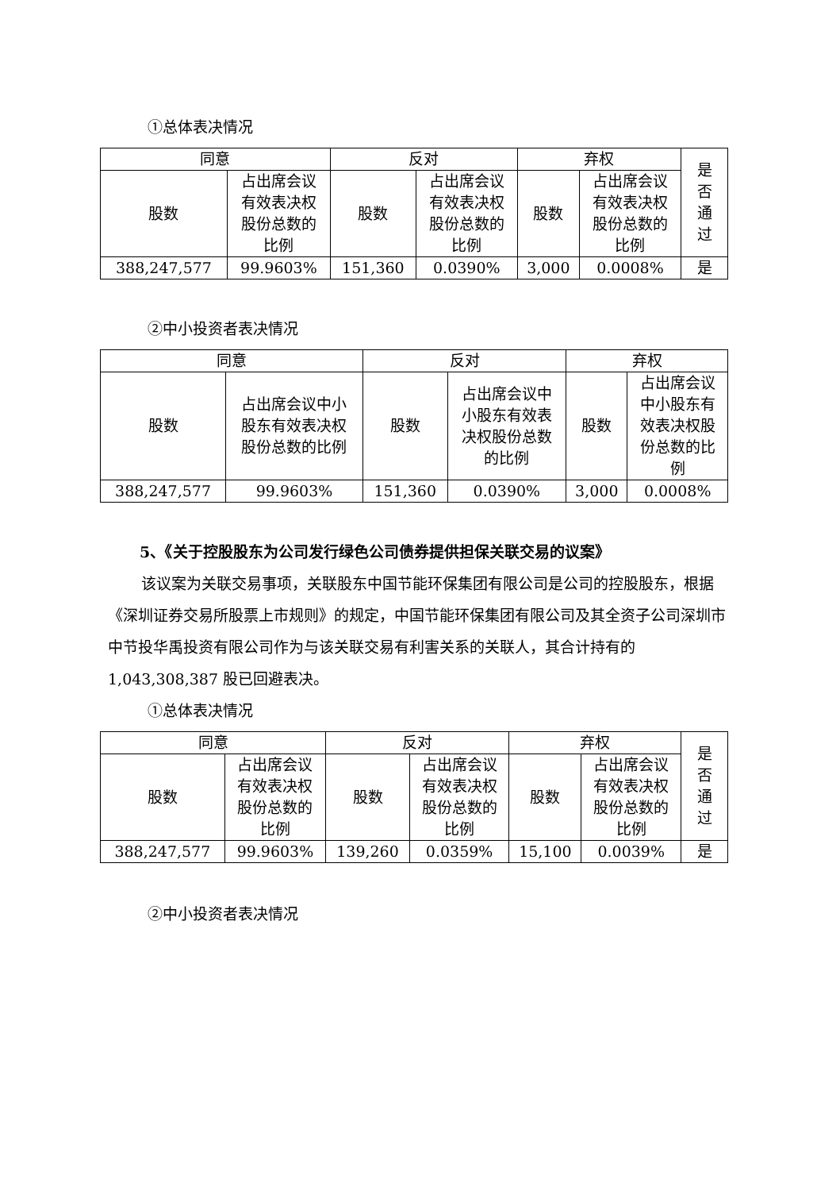①总体表决情况
| 同意 | | 反对 | | 弃权 | | 是 否 通 过 |
| 股数 | 占出席会议 有效表决权 股份总数的 比例 | 股数 | 占出席会议 有效表决权 股份总数的 比例 | 股数 | 占出席会议 有效表决权 股份总数的 比例 | |
| 388,247,577 | 99.9603% | 151,360 | 0.0390% | 3,000 | 0.0008% | 是 |
②中小投资者表决情况
| 同意 | | 反对 | | 弃权 | |
| 股数 | 占出席会议中小 股东有效表决权 股份总数的比例 | 股数 | 占出席会议中 小股东有效表 决权股份总数 的比例 | 股数 | 占出席会议 中小股东有 效表决权股 份总数的比 例 |
| 388,247,577 | 99.9603% | 151,360 | 0.0390% | 3,000 | 0.0008% |
5、《关于控股股东为公司发行绿色公司债券提供担保关联交易的议案》
该议案为关联交易事项，关联股东中国节能环保集团有限公司是公司的控股股东，根据《深圳证券交易所股票上市规则》的规定，中国节能环保集团有限公司及其全资子公司深圳市中节投华禹投资有限公司作为与该关联交易有利害关系的关联人，其合计持有的 1,043,308,387 股已回避表决。
①总体表决情况
| 同意 | | 反对 | | 弃权 | | 是 否 通 过 |
| 股数 | 占出席会议 有效表决权 股份总数的 比例 | 股数 | 占出席会议 有效表决权 股份总数的 比例 | 股数 | 占出席会议 有效表决权 股份总数的 比例 | |
| 388,247,577 | 99.9603% | 139,260 | 0.0359% | 15,100 | 0.0039% | 是 |
②中小投资者表决情况